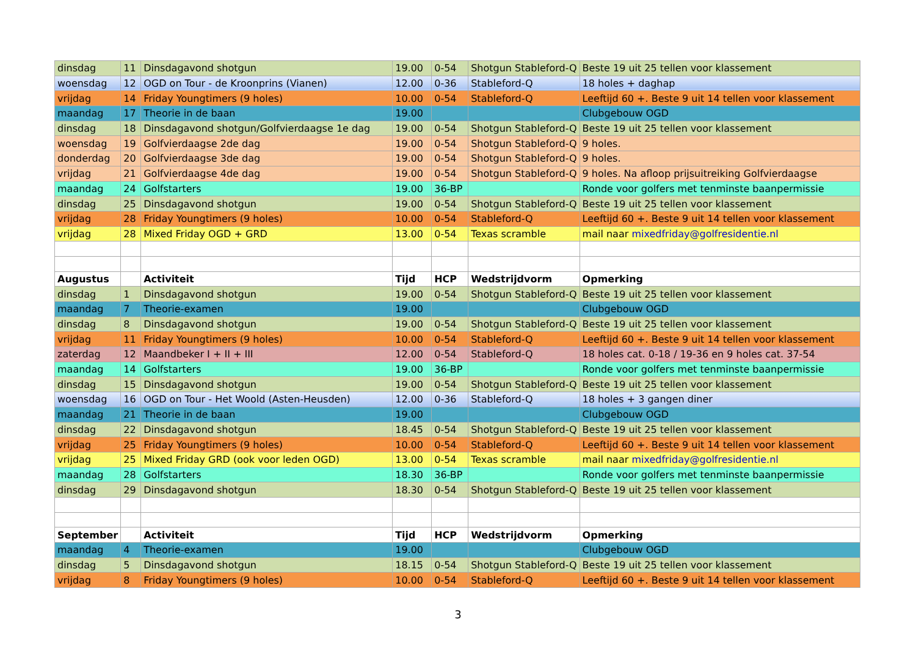| dinsdag | 11 | Dinsdagavond shotgun | 19.00 | 0-54 | Shotgun Stableford-Q | Beste 19 uit 25 tellen voor klassement |
| woensdag | 12 | OGD on Tour - de Kroonprins (Vianen) | 12.00 | 0-36 | Stableford-Q | 18 holes + daghap |
| vrijdag | 14 | Friday Youngtimers (9 holes) | 10.00 | 0-54 | Stableford-Q | Leeftijd 60 +. Beste 9 uit 14 tellen voor klassement |
| maandag | 17 | Theorie in de baan | 19.00 | | | Clubgebouw OGD |
| dinsdag | 18 | Dinsdagavond shotgun/Golfvierdaagse 1e dag | 19.00 | 0-54 | Shotgun Stableford-Q | Beste 19 uit 25 tellen voor klassement |
| woensdag | 19 | Golfvierdaagse 2de dag | 19.00 | 0-54 | Shotgun Stableford-Q | 9 holes. |
| donderdag | 20 | Golfvierdaagse 3de dag | 19.00 | 0-54 | Shotgun Stableford-Q | 9 holes. |
| vrijdag | 21 | Golfvierdaagse 4de dag | 19.00 | 0-54 | Shotgun Stableford-Q | 9 holes. Na afloop prijsuitreiking Golfvierdaagse |
| maandag | 24 | Golfstarters | 19.00 | 36-BP | | Ronde voor golfers met tenminste baanpermissie |
| dinsdag | 25 | Dinsdagavond shotgun | 19.00 | 0-54 | Shotgun Stableford-Q | Beste 19 uit 25 tellen voor klassement |
| vrijdag | 28 | Friday Youngtimers (9 holes) | 10.00 | 0-54 | Stableford-Q | Leeftijd 60 +. Beste 9 uit 14 tellen voor klassement |
| vrijdag | 28 | Mixed Friday OGD + GRD | 13.00 | 0-54 | Texas scramble | mail naar mixedfriday@golfresidentie.nl |
| Augustus | | Activiteit | Tijd | HCP | Wedstrijdvorm | Opmerking |
| dinsdag | 1 | Dinsdagavond shotgun | 19.00 | 0-54 | Shotgun Stableford-Q | Beste 19 uit 25 tellen voor klassement |
| maandag | 7 | Theorie-examen | 19.00 | | | Clubgebouw OGD |
| dinsdag | 8 | Dinsdagavond shotgun | 19.00 | 0-54 | Shotgun Stableford-Q | Beste 19 uit 25 tellen voor klassement |
| vrijdag | 11 | Friday Youngtimers (9 holes) | 10.00 | 0-54 | Stableford-Q | Leeftijd 60 +. Beste 9 uit 14 tellen voor klassement |
| zaterdag | 12 | Maandbeker I + II + III | 12.00 | 0-54 | Stableford-Q | 18 holes cat. 0-18 / 19-36 en 9 holes cat. 37-54 |
| maandag | 14 | Golfstarters | 19.00 | 36-BP | | Ronde voor golfers met tenminste baanpermissie |
| dinsdag | 15 | Dinsdagavond shotgun | 19.00 | 0-54 | Shotgun Stableford-Q | Beste 19 uit 25 tellen voor klassement |
| woensdag | 16 | OGD on Tour - Het Woold (Asten-Heusden) | 12.00 | 0-36 | Stableford-Q | 18 holes + 3 gangen diner |
| maandag | 21 | Theorie in de baan | 19.00 | | | Clubgebouw OGD |
| dinsdag | 22 | Dinsdagavond shotgun | 18.45 | 0-54 | Shotgun Stableford-Q | Beste 19 uit 25 tellen voor klassement |
| vrijdag | 25 | Friday Youngtimers (9 holes) | 10.00 | 0-54 | Stableford-Q | Leeftijd 60 +. Beste 9 uit 14 tellen voor klassement |
| vrijdag | 25 | Mixed Friday GRD (ook voor leden OGD) | 13.00 | 0-54 | Texas scramble | mail naar mixedfriday@golfresidentie.nl |
| maandag | 28 | Golfstarters | 18.30 | 36-BP | | Ronde voor golfers met tenminste baanpermissie |
| dinsdag | 29 | Dinsdagavond shotgun | 18.30 | 0-54 | Shotgun Stableford-Q | Beste 19 uit 25 tellen voor klassement |
| September | | Activiteit | Tijd | HCP | Wedstrijdvorm | Opmerking |
| maandag | 4 | Theorie-examen | 19.00 | | | Clubgebouw OGD |
| dinsdag | 5 | Dinsdagavond shotgun | 18.15 | 0-54 | Shotgun Stableford-Q | Beste 19 uit 25 tellen voor klassement |
| vrijdag | 8 | Friday Youngtimers (9 holes) | 10.00 | 0-54 | Stableford-Q | Leeftijd 60 +. Beste 9 uit 14 tellen voor klassement |
3